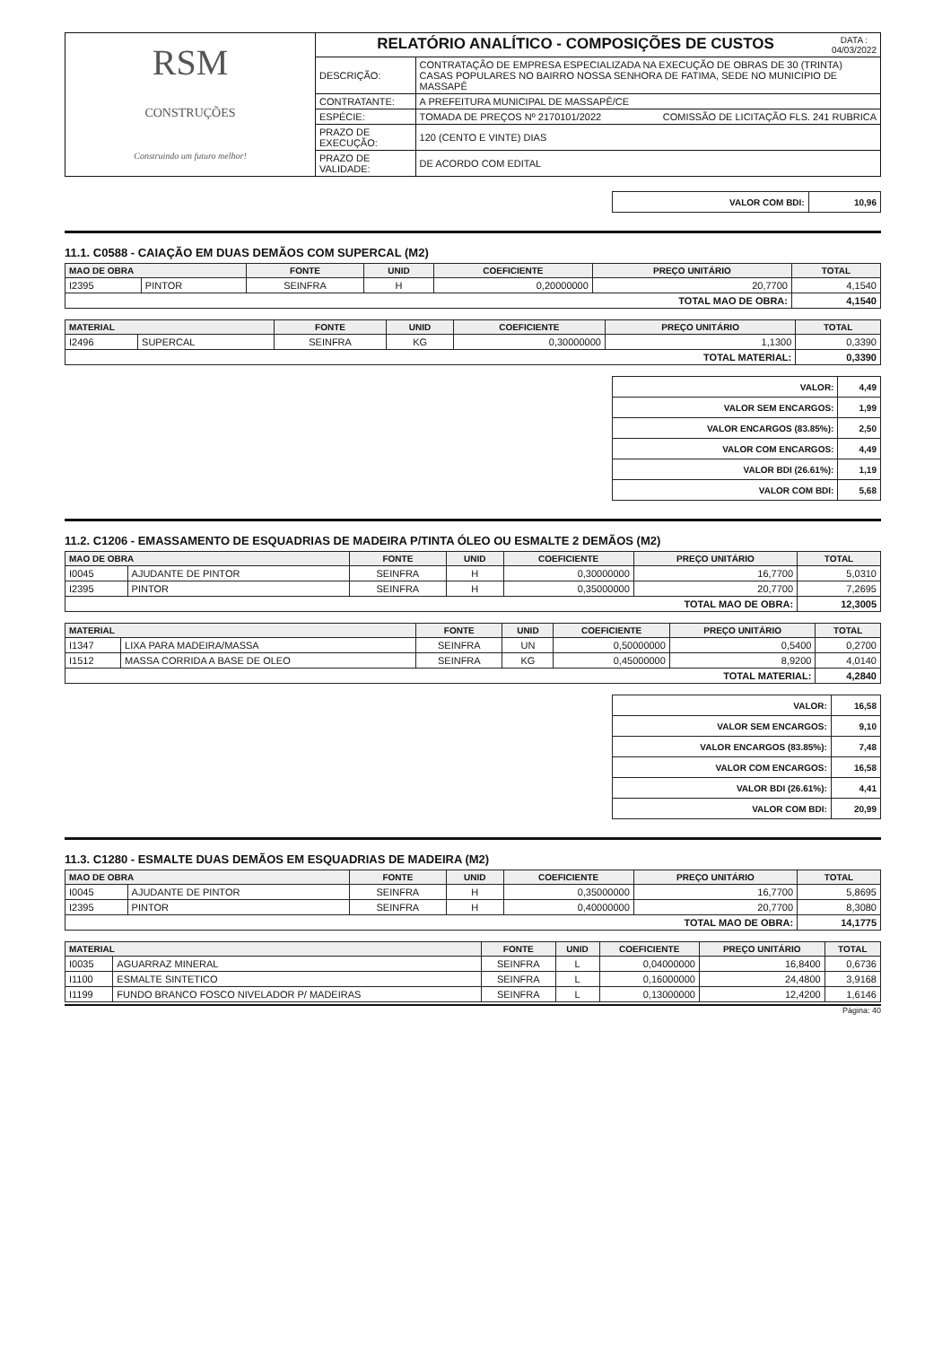| RSM CONSTRUÇÕES Construindo um futuro melhor! | RELATÓRIO ANALÍTICO - COMPOSIÇÕES DE CUSTOS DATA : 04/03/2022 | |
| | DESCRIÇÃO: | CONTRATAÇÃO DE EMPRESA ESPECIALIZADA NA EXECUÇÃO DE OBRAS DE 30 (TRINTA) CASAS POPULARES NO BAIRRO NOSSA SENHORA DE FATIMA, SEDE NO MUNICIPIO DE MASSAPÊ |
| | CONTRATANTE: | A PREFEITURA MUNICIPAL DE MASSAPÊ/CE |
| | ESPÉCIE: | TOMADA DE PREÇOS Nº 2170101/2022 COMISSÃO DE LICITAÇÃO FLS. 241 RUBRICA |
| | PRAZO DE EXECUÇÃO: | 120 (CENTO E VINTE) DIAS |
| | PRAZO DE VALIDADE: | DE ACORDO COM EDITAL |
| VALOR COM BDI: | 10,96 |
11.1. C0588 - CAIAÇÃO EM DUAS DEMÃOS COM SUPERCAL (M2)
| MAO DE OBRA | | FONTE | UNID | COEFICIENTE | PREÇO UNITÁRIO | TOTAL |
| --- | --- | --- | --- | --- | --- | --- |
| I2395 | PINTOR | SEINFRA | H | 0,20000000 | 20,7700 | 4,1540 |
| TOTAL MAO DE OBRA: | | | | | | 4,1540 |
| MATERIAL | | FONTE | UNID | COEFICIENTE | PREÇO UNITÁRIO | TOTAL |
| --- | --- | --- | --- | --- | --- | --- |
| I2496 | SUPERCAL | SEINFRA | KG | 0,30000000 | 1,1300 | 0,3390 |
| TOTAL MATERIAL: | | | | | | 0,3390 |
| VALOR: | 4,49 |
| VALOR SEM ENCARGOS: | 1,99 |
| VALOR ENCARGOS (83.85%): | 2,50 |
| VALOR COM ENCARGOS: | 4,49 |
| VALOR BDI (26.61%): | 1,19 |
| VALOR COM BDI: | 5,68 |
11.2. C1206 - EMASSAMENTO DE ESQUADRIAS DE MADEIRA P/TINTA ÓLEO OU ESMALTE 2 DEMÃOS (M2)
| MAO DE OBRA | | FONTE | UNID | COEFICIENTE | PREÇO UNITÁRIO | TOTAL |
| --- | --- | --- | --- | --- | --- | --- |
| I0045 | AJUDANTE DE PINTOR | SEINFRA | H | 0,30000000 | 16,7700 | 5,0310 |
| I2395 | PINTOR | SEINFRA | H | 0,35000000 | 20,7700 | 7,2695 |
| TOTAL MAO DE OBRA: | | | | | | 12,3005 |
| MATERIAL | | FONTE | UNID | COEFICIENTE | PREÇO UNITÁRIO | TOTAL |
| --- | --- | --- | --- | --- | --- | --- |
| I1347 | LIXA PARA MADEIRA/MASSA | SEINFRA | UN | 0,50000000 | 0,5400 | 0,2700 |
| I1512 | MASSA CORRIDA A BASE DE OLEO | SEINFRA | KG | 0,45000000 | 8,9200 | 4,0140 |
| TOTAL MATERIAL: | | | | | | 4,2840 |
| VALOR: | 16,58 |
| VALOR SEM ENCARGOS: | 9,10 |
| VALOR ENCARGOS (83.85%): | 7,48 |
| VALOR COM ENCARGOS: | 16,58 |
| VALOR BDI (26.61%): | 4,41 |
| VALOR COM BDI: | 20,99 |
11.3. C1280 - ESMALTE DUAS DEMÃOS EM ESQUADRIAS DE MADEIRA (M2)
| MAO DE OBRA | | FONTE | UNID | COEFICIENTE | PREÇO UNITÁRIO | TOTAL |
| --- | --- | --- | --- | --- | --- | --- |
| I0045 | AJUDANTE DE PINTOR | SEINFRA | H | 0,35000000 | 16,7700 | 5,8695 |
| I2395 | PINTOR | SEINFRA | H | 0,40000000 | 20,7700 | 8,3080 |
| TOTAL MAO DE OBRA: | | | | | | 14,1775 |
| MATERIAL | | FONTE | UNID | COEFICIENTE | PREÇO UNITÁRIO | TOTAL |
| --- | --- | --- | --- | --- | --- | --- |
| I0035 | AGUARRAZ MINERAL | SEINFRA | L | 0,04000000 | 16,8400 | 0,6736 |
| I1100 | ESMALTE SINTETICO | SEINFRA | L | 0,16000000 | 24,4800 | 3,9168 |
| I1199 | FUNDO BRANCO FOSCO NIVELADOR P/ MADEIRAS | SEINFRA | L | 0,13000000 | 12,4200 | 1,6146 |
Página: 40